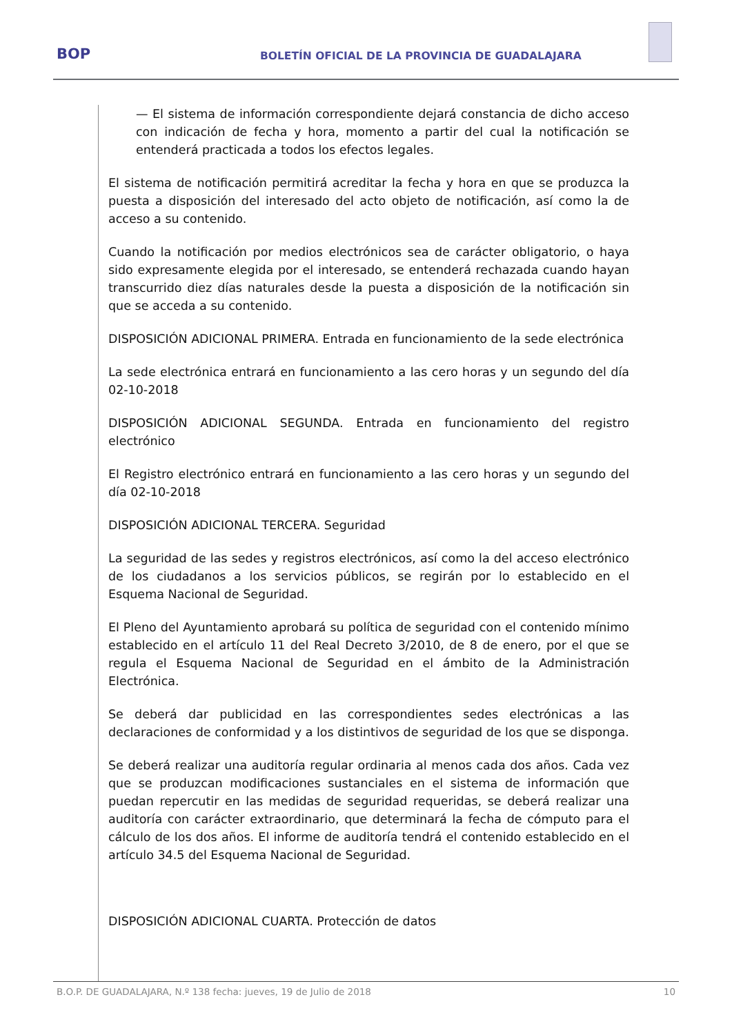BOP
BOLETÍN OFICIAL DE LA PROVINCIA DE GUADALAJARA
— El sistema de información correspondiente dejará constancia de dicho acceso con indicación de fecha y hora, momento a partir del cual la notificación se entenderá practicada a todos los efectos legales.
El sistema de notificación permitirá acreditar la fecha y hora en que se produzca la puesta a disposición del interesado del acto objeto de notificación, así como la de acceso a su contenido.
Cuando la notificación por medios electrónicos sea de carácter obligatorio, o haya sido expresamente elegida por el interesado, se entenderá rechazada cuando hayan transcurrido diez días naturales desde la puesta a disposición de la notificación sin que se acceda a su contenido.
DISPOSICIÓN ADICIONAL PRIMERA. Entrada en funcionamiento de la sede electrónica
La sede electrónica entrará en funcionamiento a las cero horas y un segundo del día 02-10-2018
DISPOSICIÓN ADICIONAL SEGUNDA. Entrada en funcionamiento del registro electrónico
El Registro electrónico entrará en funcionamiento a las cero horas y un segundo del día 02-10-2018
DISPOSICIÓN ADICIONAL TERCERA. Seguridad
La seguridad de las sedes y registros electrónicos, así como la del acceso electrónico de los ciudadanos a los servicios públicos, se regirán por lo establecido en el Esquema Nacional de Seguridad.
El Pleno del Ayuntamiento aprobará su política de seguridad con el contenido mínimo establecido en el artículo 11 del Real Decreto 3/2010, de 8 de enero, por el que se regula el Esquema Nacional de Seguridad en el ámbito de la Administración Electrónica.
Se deberá dar publicidad en las correspondientes sedes electrónicas a las declaraciones de conformidad y a los distintivos de seguridad de los que se disponga.
Se deberá realizar una auditoría regular ordinaria al menos cada dos años. Cada vez que se produzcan modificaciones sustanciales en el sistema de información que puedan repercutir en las medidas de seguridad requeridas, se deberá realizar una auditoría con carácter extraordinario, que determinará la fecha de cómputo para el cálculo de los dos años. El informe de auditoría tendrá el contenido establecido en el artículo 34.5 del Esquema Nacional de Seguridad.
DISPOSICIÓN ADICIONAL CUARTA. Protección de datos
B.O.P. DE GUADALAJARA, N.º 138 fecha: jueves, 19 de Julio de 2018 10